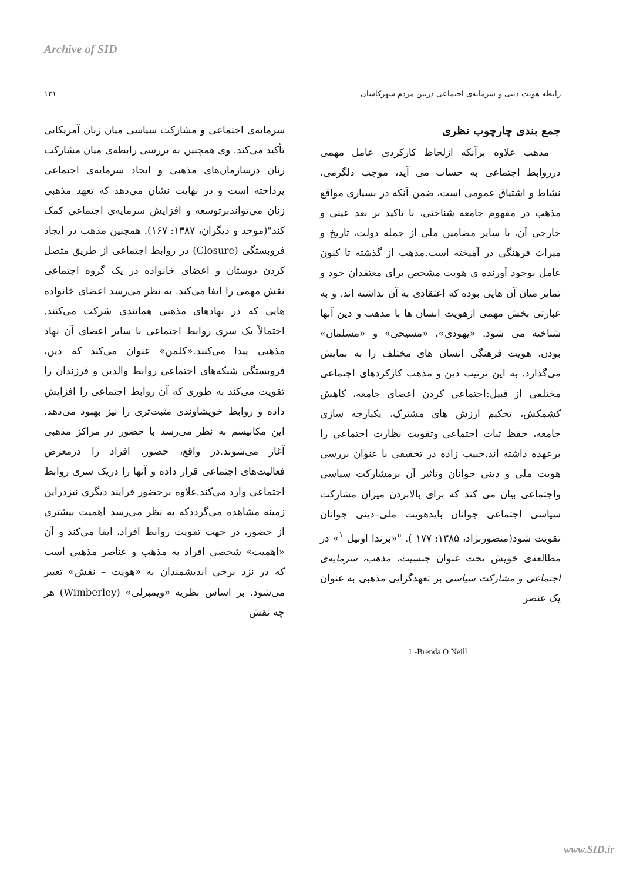Archive of SID
رابطه هویت دینی و سرمایه‌ی اجتماعی دربین مردم شهرکاشان ۱۳۱
جمع بندی چارچوب نظری
مذهب علاوه برآنکه ازلحاظ کارکردی عامل مهمی درروابط اجتماعی به حساب می آید، موجب دلگرمی، نشاط و اشتیاق عمومی است، ضمن آنکه در بسیاری مواقع مذهب در مفهوم جامعه شناختی، با تاکید بر بعد عینی و خارجی آن، با سایر مضامین ملی از جمله دولت، تاریخ و میراث فرهنگی در آمیخته است.مذهب از گذشته تا کنون عامل بوجود آورنده ی هویت مشخص برای معتقدان خود و تمایز میان آن هایی بوده که اعتقادی به آن نداشته اند. و به عبارتی بخش مهمی ازهویت انسان ها با مذهب و دین آنها شناخته می شود. «یهودی»، «مسیحی» و «مسلمان» بودن، هویت فرهنگی انسان های مختلف را به نمایش می‌گذارد. به این ترتیب دین و مذهب کارکردهای اجتماعی مختلفی از قبیل:اجتماعی کردن اعضای جامعه، کاهش کشمکش، تحکیم ارزش های مشترک، یکپارچه سازی جامعه، حفظ ثبات اجتماعی وتقویت نظارت اجتماعی را برعهده داشته اند.حبیب زاده در تحقیقی با عنوان بررسی هویت ملی و دینی جوانان وتاثیر آن برمشارکت سیاسی واجتماعی بیان می کند که برای بالابردن میزان مشارکت سیاسی اجتماعی جوانان بایدهویت ملی–دینی جوانان تقویت شود(منصورنژاد، ۱۳۸۵: ۱۷۷ ). "«برندا اونیل <sup>۱</sup>» در مطالعه‌ی خویش تحت عنوان جنسیت، مذهب، سرمایه‌ی اجتماعی و مشارکت سیاسی بر تعهدگرایی مذهبی به عنوان یک عنصر
1 -Brenda O Neill
سرمایه‌ی اجتماعی و مشارکت سیاسی میان زنان آمریکایی تأکید می‌کند. وی همچنین به بررسی رابطه‌ی میان مشارکت زنان درسازمان‌های مذهبی و ایجاد سرمایه‌ی اجتماعی پرداخته است و در نهایت نشان می‌دهد که تعهد مذهبی زنان می‌تواندبرتوسعه و افزایش سرمایه‌ی اجتماعی کمک کند"(موحد و دیگران، ۱۳۸۷: ۱۶۷). همچنین مذهب در ایجاد فروبستگی (Closure) در روابط اجتماعی از طریق متصل کردن دوستان و اعضای خانواده در یک گروه اجتماعی نقش مهمی را ایفا می‌کند. به نظر می‌رسد اعضای خانواده هایی که در نهادهای مذهبی همانندی شرکت می‌کنند. احتمالاً یک سری روابط اجتماعی با سایر اعضای آن نهاد مذهبی پیدا می‌کنند.«کلمن» عنوان می‌کند که دین، فروبستگی شبکه‌های اجتماعی روابط والدین و فرزندان را تقویت می‌کند به طوری که آن روابط اجتماعی را افزایش داده و روابط خویشاوندی مثبت‌تری را نیز بهبود می‌دهد. این مکانیسم به نظر می‌رسد با حضور در مراکز مذهبی آغاز می‌شوند.در واقع، حضور، افراد را درمعرض فعالیت‌های اجتماعی قرار داده و آنها را دریک سری روابط اجتماعی وارد می‌کند.علاوه برحضور فرایند دیگری نیزدراین زمینه مشاهده می‌گرددکه به نظر می‌رسد اهمیت بیشتری از حضور، در جهت تقویت روابط افراد، ایفا می‌کند و آن «اهمیت» شخصی افراد به مذهب و عناصر مذهبی است که در نزد برخی اندیشمندان به «هویت – نقش» تعبیر می‌شود. بر اساس نظریه «ویمبرلی» (Wimberley) هر چه نقش
www.SID.ir